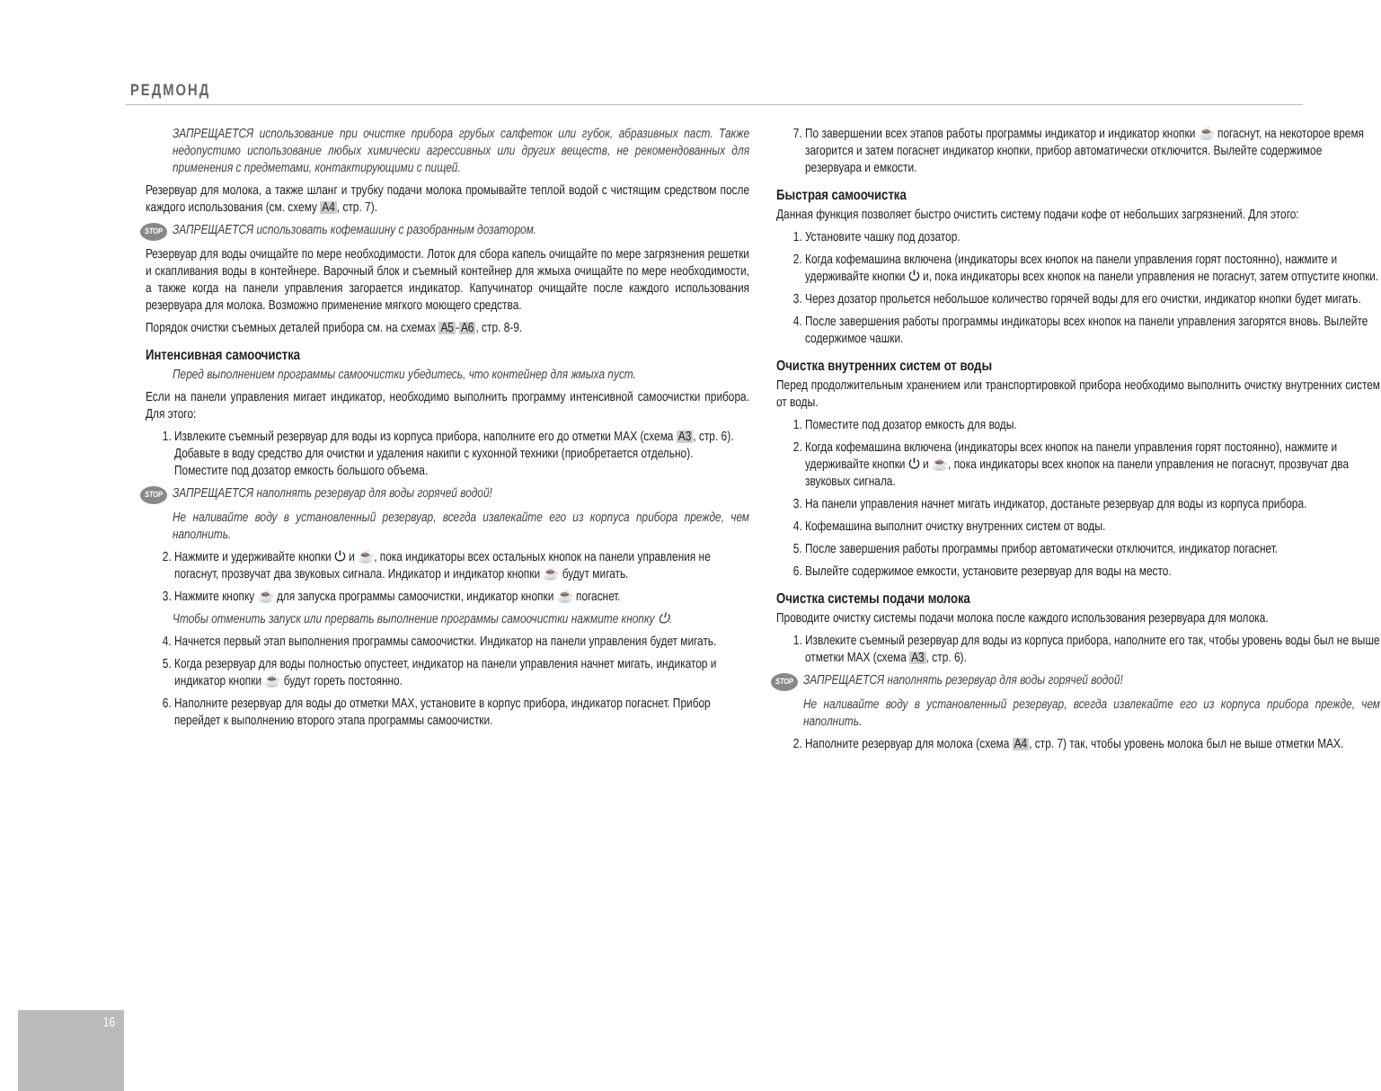РЕДМОНД
ЗАПРЕЩАЕТСЯ использование при очистке прибора грубых салфеток или губок, абразивных паст. Также недопустимо использование любых химически агрессивных или других веществ, не рекомендованных для применения с предметами, контактирующими с пищей.
Резервуар для молока, а также шланг и трубку подачи молока промывайте теплой водой с чистящим средством после каждого использования (см. схему A4, стр. 7).
STOP ЗАПРЕЩАЕТСЯ использовать кофемашину с разобранным дозатором.
Резервуар для воды очищайте по мере необходимости. Лоток для сбора капель очищайте по мере загрязнения решетки и скапливания воды в контейнере. Варочный блок и съемный контейнер для жмыха очищайте по мере необходимости, а также когда на панели управления загорается индикатор. Капучинатор очищайте после каждого использования резервуара для молока. Возможно применение мягкого моющего средства.
Порядок очистки съемных деталей прибора см. на схемах A5-A6, стр. 8-9.
Интенсивная самоочистка
Перед выполнением программы самоочистки убедитесь, что контейнер для жмыха пуст.
Если на панели управления мигает индикатор, необходимо выполнить программу интенсивной самоочистки прибора. Для этого:
1. Извлеките съемный резервуар для воды из корпуса прибора, наполните его до отметки MAX (схема A3, стр. 6). Добавьте в воду средство для очистки и удаления накипи с кухонной техники (приобретается отдельно). Поместите под дозатор емкость большого объема.
STOP ЗАПРЕЩАЕТСЯ наполнять резервуар для воды горячей водой!
Не наливайте воду в установленный резервуар, всегда извлекайте его из корпуса прибора прежде, чем наполнить.
2. Нажмите и удерживайте кнопки ⏻ и ☕, пока индикаторы всех остальных кнопок на панели управления не погаснут, прозвучат два звуковых сигнала. Индикатор и индикатор кнопки ☕ будут мигать.
3. Нажмите кнопку ☕ для запуска программы самоочистки, индикатор кнопки ☕ погаснет.
Чтобы отменить запуск или прервать выполнение программы самоочистки нажмите кнопку ⏻.
4. Начнется первый этап выполнения программы самоочистки. Индикатор на панели управления будет мигать.
5. Когда резервуар для воды полностью опустеет, индикатор на панели управления начнет мигать, индикатор и индикатор кнопки ☕ будут гореть постоянно.
6. Наполните резервуар для воды до отметки MAX, установите в корпус прибора, индикатор погаснет. Прибор перейдет к выполнению второго этапа программы самоочистки.
7. По завершении всех этапов работы программы индикатор и индикатор кнопки ☕ погаснут, на некоторое время загорится и затем погаснет индикатор кнопки, прибор автоматически отключится. Вылейте содержимое резервуара и емкости.
Быстрая самоочистка
Данная функция позволяет быстро очистить систему подачи кофе от небольших загрязнений. Для этого:
1. Установите чашку под дозатор.
2. Когда кофемашина включена (индикаторы всех кнопок на панели управления горят постоянно), нажмите и удерживайте кнопки ⏻ и, пока индикаторы всех кнопок на панели управления не погаснут, затем отпустите кнопки.
3. Через дозатор прольется небольшое количество горячей воды для его очистки, индикатор кнопки будет мигать.
4. После завершения работы программы индикаторы всех кнопок на панели управления загорятся вновь. Вылейте содержимое чашки.
Очистка внутренних систем от воды
Перед продолжительным хранением или транспортировкой прибора необходимо выполнить очистку внутренних систем от воды.
1. Поместите под дозатор емкость для воды.
2. Когда кофемашина включена (индикаторы всех кнопок на панели управления горят постоянно), нажмите и удерживайте кнопки ⏻ и ☕, пока индикаторы всех кнопок на панели управления не погаснут, прозвучат два звуковых сигнала.
3. На панели управления начнет мигать индикатор, достаньте резервуар для воды из корпуса прибора.
4. Кофемашина выполнит очистку внутренних систем от воды.
5. После завершения работы программы прибор автоматически отключится, индикатор погаснет.
6. Вылейте содержимое емкости, установите резервуар для воды на место.
Очистка системы подачи молока
Проводите очистку системы подачи молока после каждого использования резервуара для молока.
1. Извлеките съемный резервуар для воды из корпуса прибора, наполните его так, чтобы уровень воды был не выше отметки MAX (схема A3, стр. 6).
STOP ЗАПРЕЩАЕТСЯ наполнять резервуар для воды горячей водой!
Не наливайте воду в установленный резервуар, всегда извлекайте его из корпуса прибора прежде, чем наполнить.
2. Наполните резервуар для молока (схема A4, стр. 7) так, чтобы уровень молока был не выше отметки MAX.
16